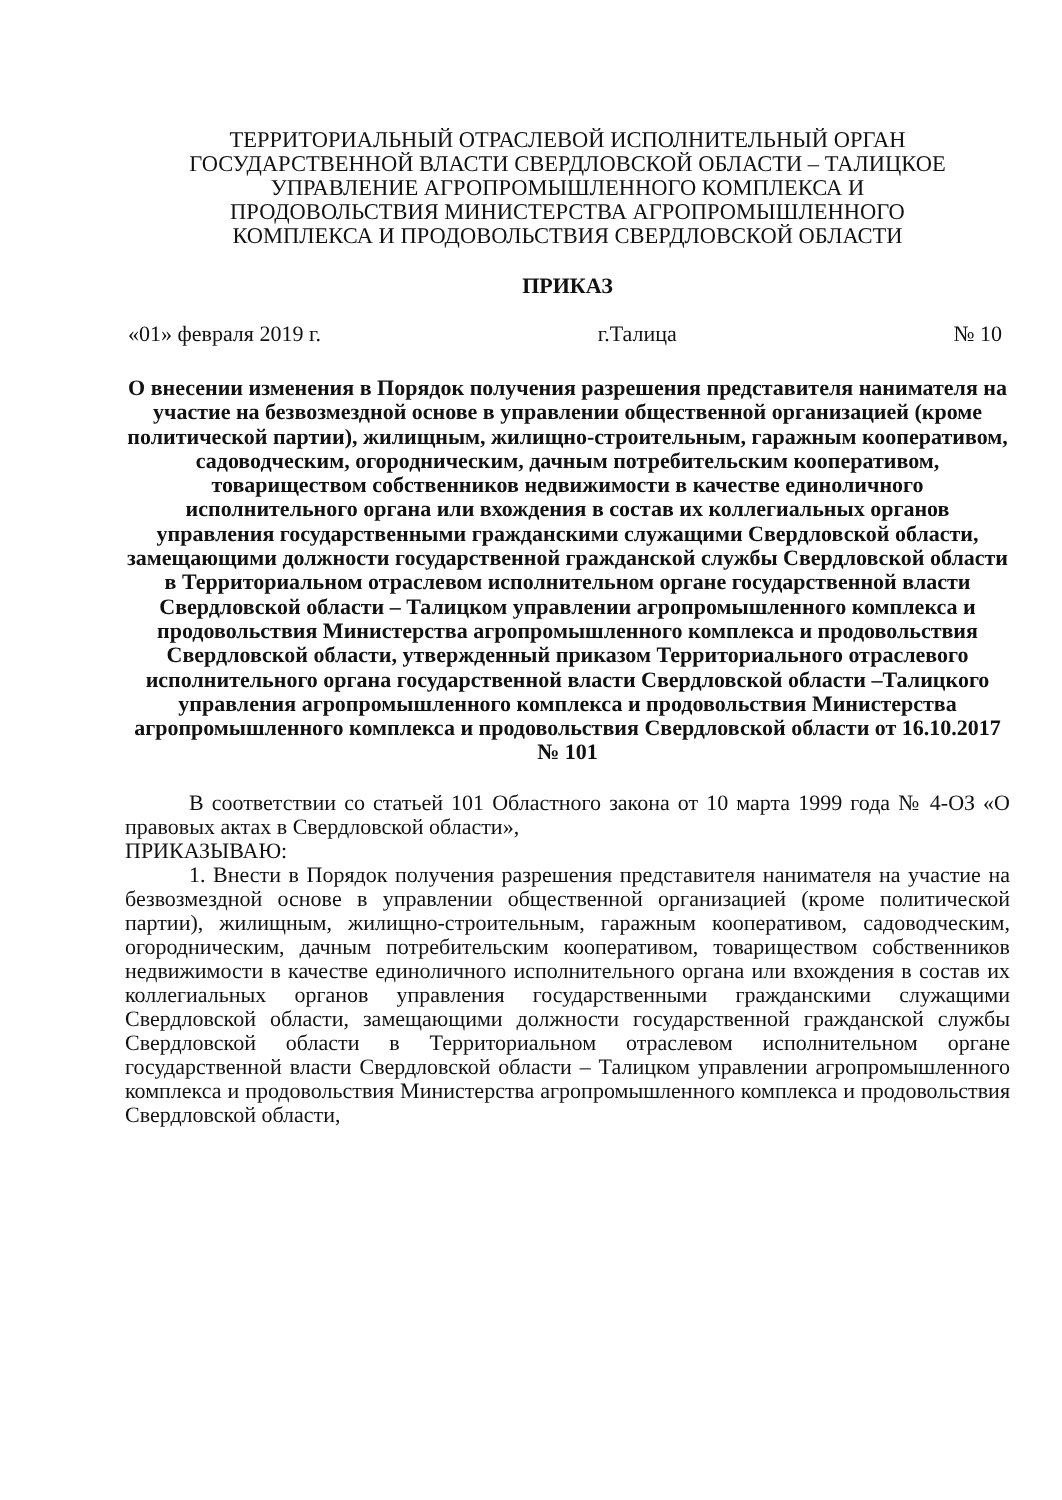ТЕРРИТОРИАЛЬНЫЙ ОТРАСЛЕВОЙ ИСПОЛНИТЕЛЬНЫЙ ОРГАН
ГОСУДАРСТВЕННОЙ ВЛАСТИ СВЕРДЛОВСКОЙ ОБЛАСТИ – ТАЛИЦКОЕ
УПРАВЛЕНИЕ АГРОПРОМЫШЛЕННОГО КОМПЛЕКСА И
ПРОДОВОЛЬСТВИЯ МИНИСТЕРСТВА АГРОПРОМЫШЛЕННОГО
КОМПЛЕКСА И ПРОДОВОЛЬСТВИЯ СВЕРДЛОВСКОЙ ОБЛАСТИ
ПРИКАЗ
«01» февраля 2019 г. г.Талица № 10
О внесении изменения в Порядок получения разрешения представителя нанимателя на участие на безвозмездной основе в управлении общественной организацией (кроме политической партии), жилищным, жилищно-строительным, гаражным кооперативом, садоводческим, огородническим, дачным потребительским кооперативом, товариществом собственников недвижимости в качестве единоличного исполнительного органа или вхождения в состав их коллегиальных органов управления государственными гражданскими служащими Свердловской области, замещающими должности государственной гражданской службы Свердловской области в Территориальном отраслевом исполнительном органе государственной власти Свердловской области – Талицком управлении агропромышленного комплекса и продовольствия Министерства агропромышленного комплекса и продовольствия Свердловской области, утвержденный приказом Территориального отраслевого исполнительного органа государственной власти Свердловской области –Талицкого управления агропромышленного комплекса и продовольствия Министерства агропромышленного комплекса и продовольствия Свердловской области от 16.10.2017 № 101
В соответствии со статьей 101 Областного закона от 10 марта 1999 года № 4-ОЗ «О правовых актах в Свердловской области»,
ПРИКАЗЫВАЮ:
1. Внести в Порядок получения разрешения представителя нанимателя на участие на безвозмездной основе в управлении общественной организацией (кроме политической партии), жилищным, жилищно-строительным, гаражным кооперативом, садоводческим, огородническим, дачным потребительским кооперативом, товариществом собственников недвижимости в качестве единоличного исполнительного органа или вхождения в состав их коллегиальных органов управления государственными гражданскими служащими Свердловской области, замещающими должности государственной гражданской службы Свердловской области в Территориальном отраслевом исполнительном органе государственной власти Свердловской области – Талицком управлении агропромышленного комплекса и продовольствия Министерства агропромышленного комплекса и продовольствия Свердловской области,